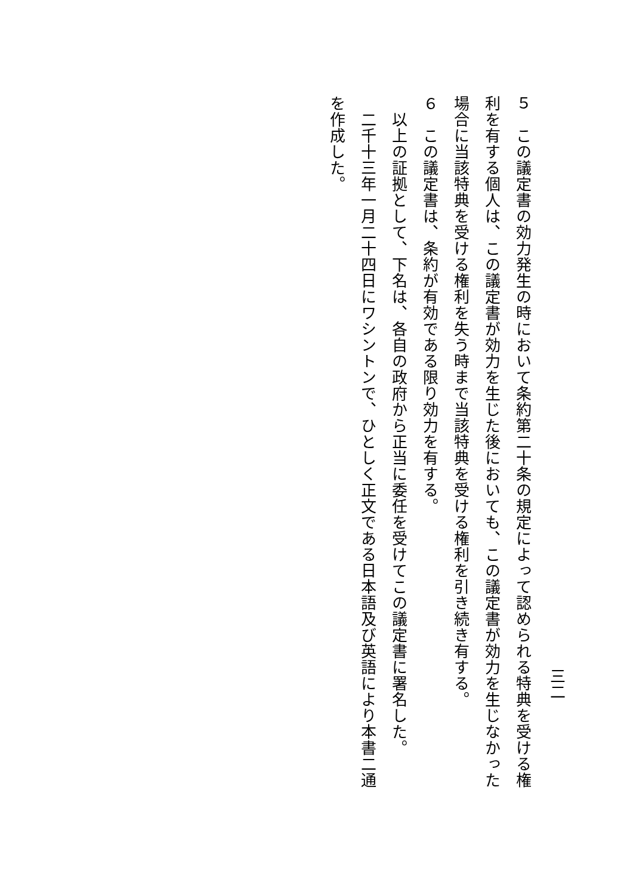三二
５　この議定書の効力発生の時において条約第二十条の規定によって認められる特典を受ける権利を有する個人は、この議定書が効力を生じた後においても、この議定書が効力を生じなかった場合に当該特典を受ける権利を失う時まで当該特典を受ける権利を引き続き有する。
６　この議定書は、条約が有効である限り効力を有する。
　以上の証拠として、下名は、各自の政府から正当に委任を受けてこの議定書に署名した。
　二千十三年一月二十四日にワシントンで、ひとしく正文である日本語及び英語により本書二通を作成した。